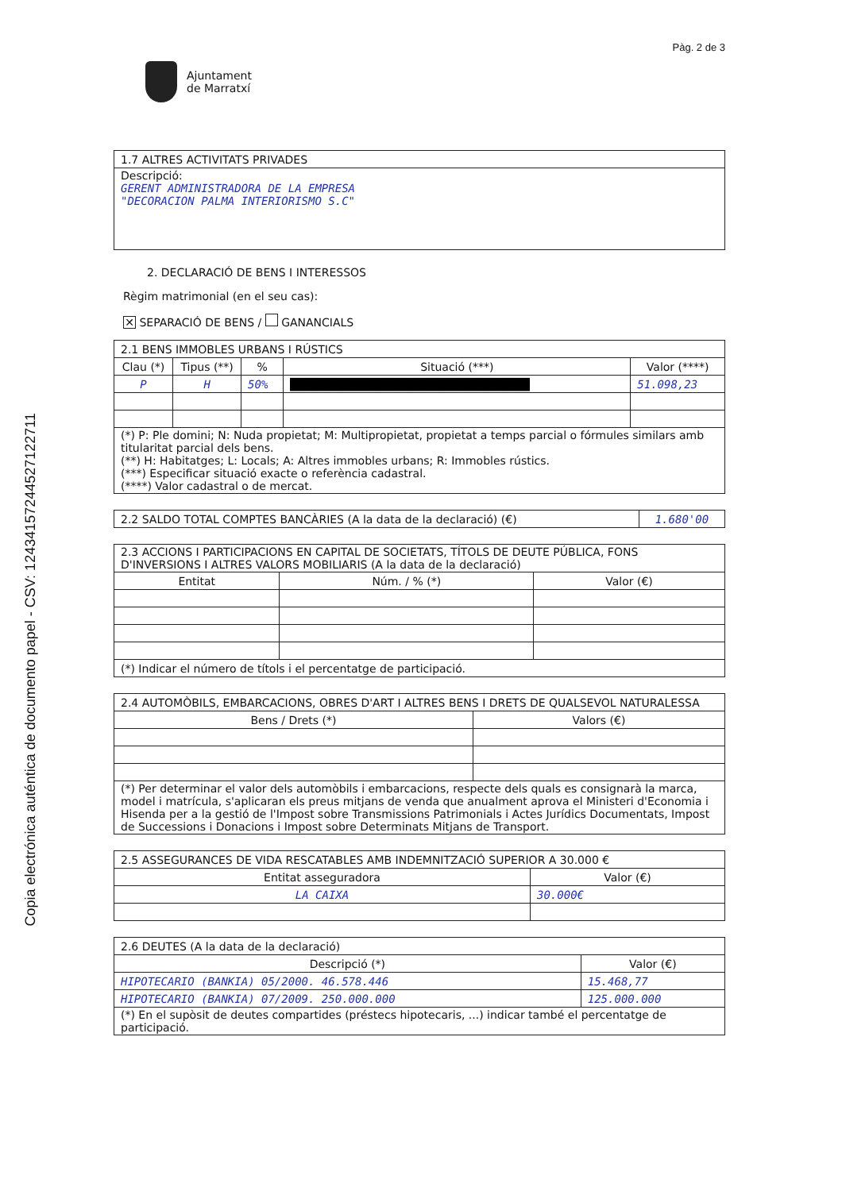Copia electrónica auténtica de documento papel - CSV: 12434157244527122711
Pàg. 2 de 3
Ajuntament
de Marratxí
| 1.7 ALTRES ACTIVITATS PRIVADES |
| Descripció: GERENT ADMINISTRADORA DE LA EMPRESA "DECORACION PALMA INTERIORISMO S.C" |
2. DECLARACIÓ DE BENS I INTERESSOS
Règim matrimonial (en el seu cas):
✕ SEPARACIÓ DE BENS / GANANCIALS
| 2.1 BENS IMMOBLES URBANS I RÚSTICS | | | | |
| Clau (*) | Tipus (**) | % | Situació (***) | Valor (****) |
| P | H | 50% | ████████████████████████████ | 51.098,23 |
| (*) P: Ple domini; N: Nuda propietat; M: Multipropietat, propietat a temps parcial o fórmules similars amb titularitat parcial dels bens. (**) H: Habitatges; L: Locals; A: Altres immobles urbans; R: Immobles rústics. (***) Especificar situació exacte o referència cadastral. (****) Valor cadastral o de mercat. | | | | |
| 2.2 SALDO TOTAL COMPTES BANCÀRIES (A la data de la declaració) (€) | 1.680'00 |
| 2.3 ACCIONS I PARTICIPACIONS EN CAPITAL DE SOCIETATS, TÍTOLS DE DEUTE PÚBLICA, FONS D'INVERSIONS I ALTRES VALORS MOBILIARIS (A la data de la declaració) | | |
| Entitat | Núm. / % (*) | Valor (€) |
| (*) Indicar el número de títols i el percentatge de participació. | | |
| 2.4 AUTOMÒBILS, EMBARCACIONS, OBRES D'ART I ALTRES BENS I DRETS DE QUALSEVOL NATURALESSA | |
| Bens / Drets (*) | Valors (€) |
| (*) Per determinar el valor dels automòbils i embarcacions, respecte dels quals es consignarà la marca, model i matrícula, s'aplicaran els preus mitjans de venda que anualment aprova el Ministeri d'Economia i Hisenda per a la gestió de l'Impost sobre Transmissions Patrimonials i Actes Jurídics Documentats, Impost de Successions i Donacions i Impost sobre Determinats Mitjans de Transport. | |
| 2.5 ASSEGURANCES DE VIDA RESCATABLES AMB INDEMNITZACIÓ SUPERIOR A 30.000 € | |
| Entitat asseguradora | Valor (€) |
| LA CAIXA | 30.000€ |
| 2.6 DEUTES (A la data de la declaració) | |
| Descripció (*) | Valor (€) |
| HIPOTECARIO (BANKIA) 05/2000. 46.578.446 | 15.468,77 |
| HIPOTECARIO (BANKIA) 07/2009. 250.000.000 | 125.000.000 |
| (*) En el supòsit de deutes compartides (préstecs hipotecaris, ...) indicar també el percentatge de participació. | |